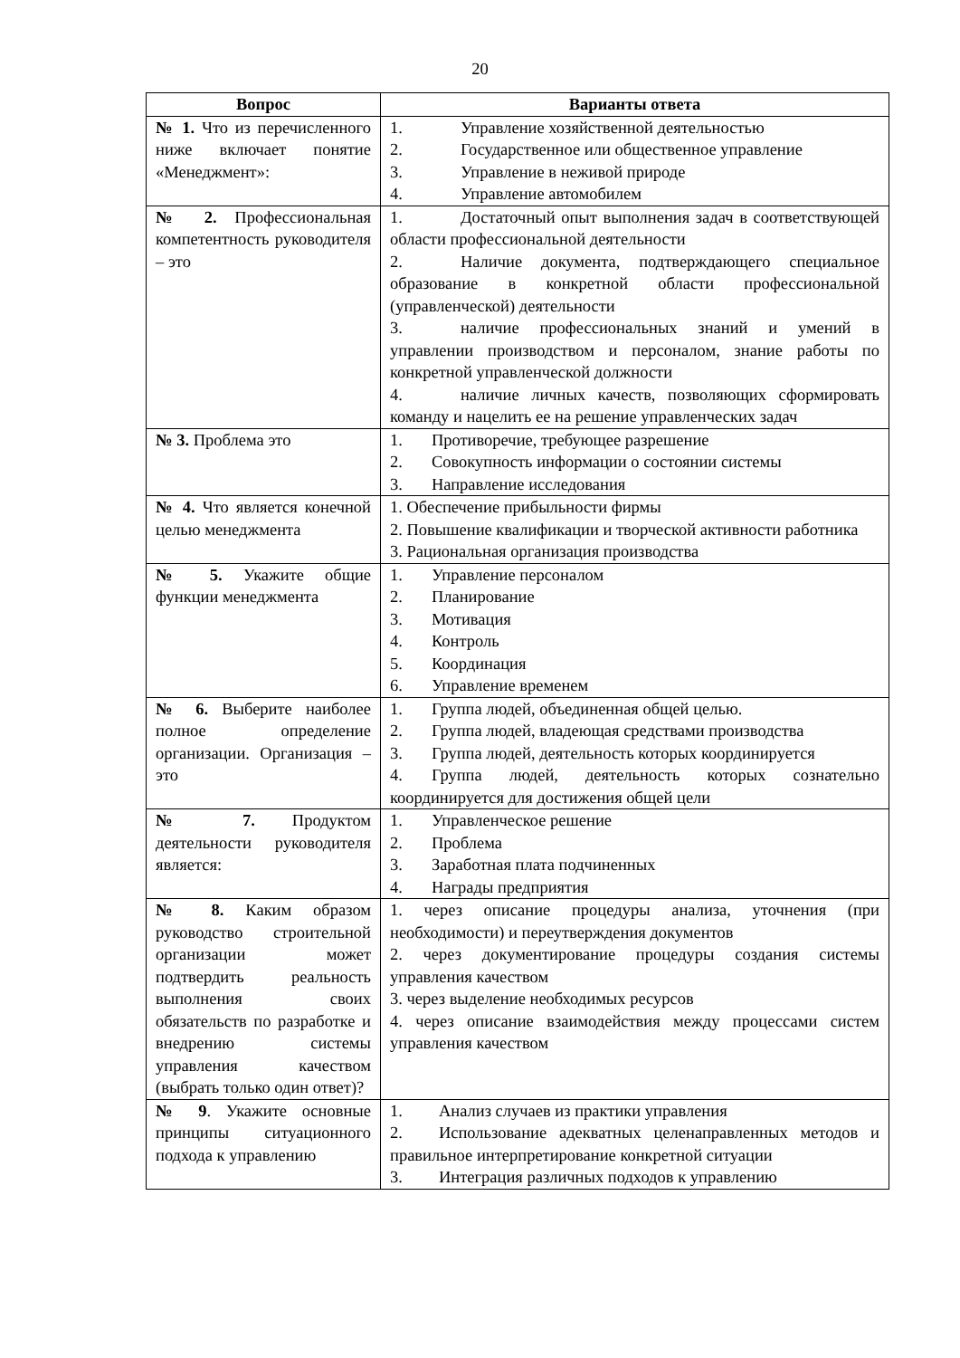20
| Вопрос | Варианты ответа |
| --- | --- |
| № 1. Что из перечисленного ниже включает понятие «Менеджмент»: | 1. Управление хозяйственной деятельностью 2. Государственное или общественное управление 3. Управление в неживой природе 4. Управление автомобилем |
| № 2. Профессиональная компетентность руководителя – это | 1. Достаточный опыт выполнения задач в соответствующей области профессиональной деятельности 2. Наличие документа, подтверждающего специальное образование в конкретной области профессиональной (управленческой) деятельности 3. наличие профессиональных знаний и умений в управлении производством и персоналом, знание работы по конкретной управленческой должности 4. наличие личных качеств, позволяющих сформировать команду и нацелить ее на решение управленческих задач |
| № 3. Проблема это | 1. Противоречие, требующее разрешение 2. Совокупность информации о состоянии системы 3. Направление исследования |
| № 4. Что является конечной целью менеджмента | 1. Обеспечение прибыльности фирмы 2. Повышение квалификации и творческой активности работника 3. Рациональная организация производства |
| № 5. Укажите общие функции менеджмента | 1. Управление персоналом 2. Планирование 3. Мотивация 4. Контроль 5. Координация 6. Управление временем |
| № 6. Выберите наиболее полное определение организации. Организация – это | 1. Группа людей, объединенная общей целью. 2. Группа людей, владеющая средствами производства 3. Группа людей, деятельность которых координируется 4. Группа людей, деятельность которых сознательно координируется для достижения общей цели |
| № 7. Продуктом деятельности руководителя является: | 1. Управленческое решение 2. Проблема 3. Заработная плата подчиненных 4. Награды предприятия |
| № 8. Каким образом руководство строительной организации может подтвердить реальность выполнения своих обязательств по разработке и внедрению системы управления качеством (выбрать только один ответ)? | 1. через описание процедуры анализа, уточнения (при необходимости) и переутверждения документов 2. через документирование процедуры создания системы управления качеством 3. через выделение необходимых ресурсов 4. через описание взаимодействия между процессами систем управления качеством |
| № 9 . Укажите основные принципы ситуационного подхода к управлению | 1. Анализ случаев из практики управления 2. Использование адекватных целенаправленных методов и правильное интерпретирование конкретной ситуации 3. Интеграция различных подходов к управлению |